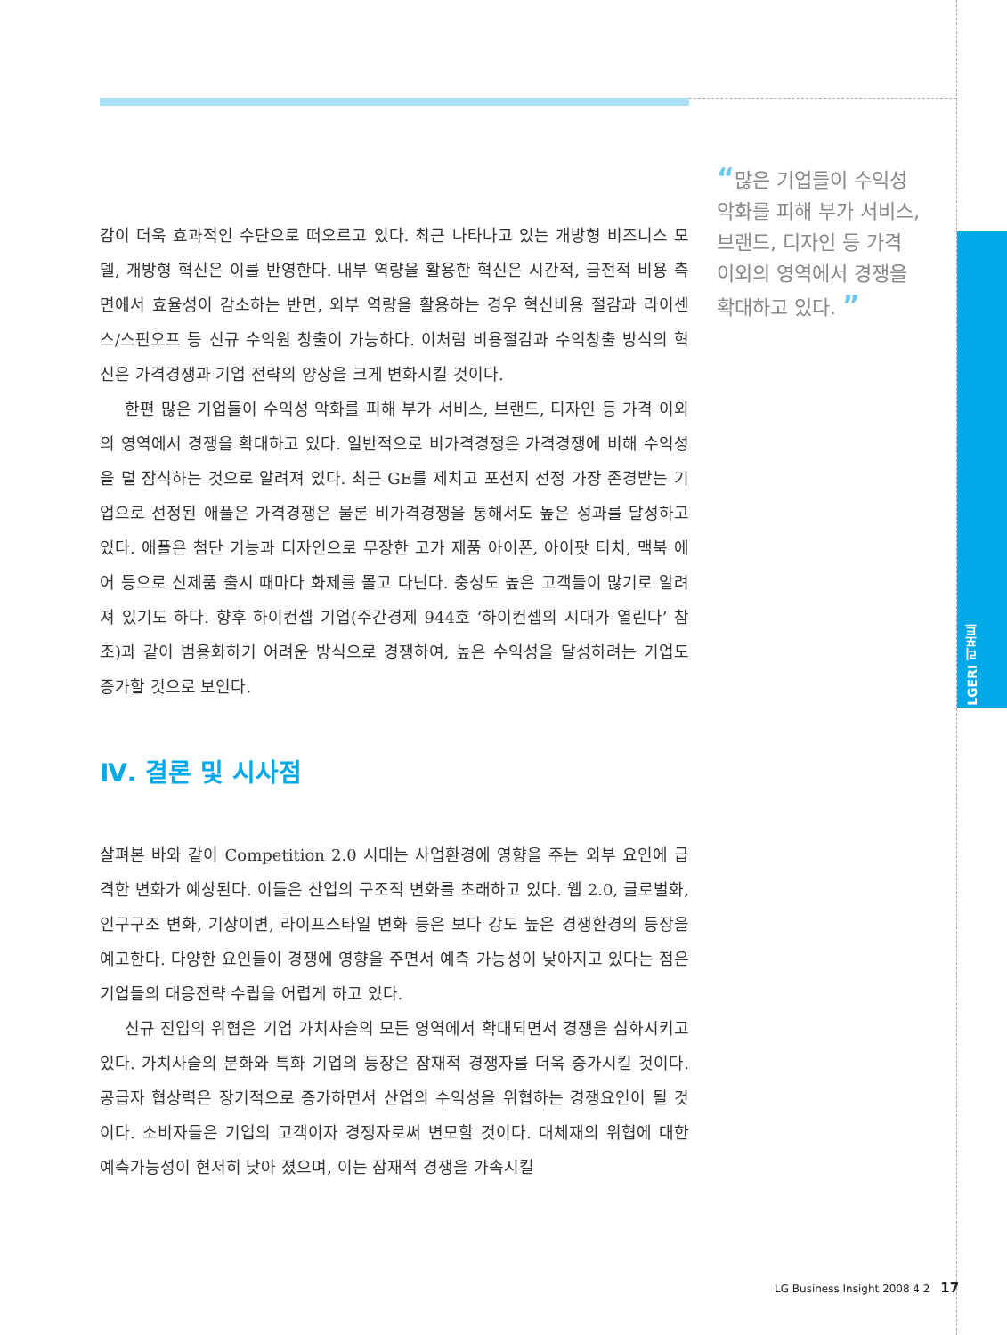LGERI 리포트
“많은 기업들이 수익성 악화를 피해 부가 서비스, 브랜드, 디자인 등 가격 이외의 영역에서 경쟁을 확대하고 있다. ”
감이 더욱 효과적인 수단으로 떠오르고 있다. 최근 나타나고 있는 개방형 비즈니스 모델, 개방형 혁신은 이를 반영한다. 내부 역량을 활용한 혁신은 시간적, 금전적 비용 측면에서 효율성이 감소하는 반면, 외부 역량을 활용하는 경우 혁신비용 절감과 라이센스/스핀오프 등 신규 수익원 창출이 가능하다. 이처럼 비용절감과 수익창출 방식의 혁신은 가격경쟁과 기업 전략의 양상을 크게 변화시킬 것이다.
한편 많은 기업들이 수익성 악화를 피해 부가 서비스, 브랜드, 디자인 등 가격 이외의 영역에서 경쟁을 확대하고 있다. 일반적으로 비가격경쟁은 가격경쟁에 비해 수익성을 덜 잠식하는 것으로 알려져 있다. 최근 GE를 제치고 포천지 선정 가장 존경받는 기업으로 선정된 애플은 가격경쟁은 물론 비가격경쟁을 통해서도 높은 성과를 달성하고 있다. 애플은 첨단 기능과 디자인으로 무장한 고가 제품 아이폰, 아이팟 터치, 맥북 에어 등으로 신제품 출시 때마다 화제를 몰고 다닌다. 충성도 높은 고객들이 많기로 알려져 있기도 하다. 향후 하이컨셉 기업(주간경제 944호 ‘하이컨셉의 시대가 열린다’ 참조)과 같이 범용화하기 어려운 방식으로 경쟁하여, 높은 수익성을 달성하려는 기업도 증가할 것으로 보인다.
Ⅳ. 결론 및 시사점
살펴본 바와 같이 Competition 2.0 시대는 사업환경에 영향을 주는 외부 요인에 급격한 변화가 예상된다. 이들은 산업의 구조적 변화를 초래하고 있다. 웹 2.0, 글로벌화, 인구구조 변화, 기상이변, 라이프스타일 변화 등은 보다 강도 높은 경쟁환경의 등장을 예고한다. 다양한 요인들이 경쟁에 영향을 주면서 예측 가능성이 낮아지고 있다는 점은 기업들의 대응전략 수립을 어렵게 하고 있다.
신규 진입의 위협은 기업 가치사슬의 모든 영역에서 확대되면서 경쟁을 심화시키고 있다. 가치사슬의 분화와 특화 기업의 등장은 잠재적 경쟁자를 더욱 증가시킬 것이다. 공급자 협상력은 장기적으로 증가하면서 산업의 수익성을 위협하는 경쟁요인이 될 것이다. 소비자들은 기업의 고객이자 경쟁자로써 변모할 것이다. 대체재의 위협에 대한 예측가능성이 현저히 낮아 졌으며, 이는 잠재적 경쟁을 가속시킬
LG Business Insight 2008 4 2 17